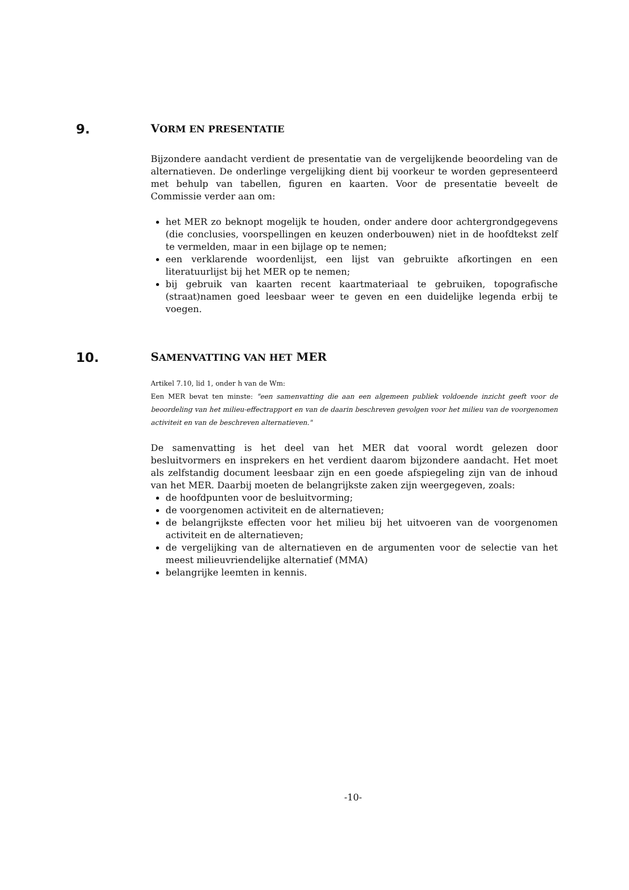9. VORM EN PRESENTATIE
Bijzondere aandacht verdient de presentatie van de vergelijkende beoordeling van de alternatieven. De onderlinge vergelijking dient bij voorkeur te worden gepresenteerd met behulp van tabellen, figuren en kaarten. Voor de presentatie beveelt de Commissie verder aan om:
het MER zo beknopt mogelijk te houden, onder andere door achtergrondgegevens (die conclusies, voorspellingen en keuzen onderbouwen) niet in de hoofdtekst zelf te vermelden, maar in een bijlage op te nemen;
een verklarende woordenlijst, een lijst van gebruikte afkortingen en een literatuurlijst bij het MER op te nemen;
bij gebruik van kaarten recent kaartmateriaal te gebruiken, topografische (straat)namen goed leesbaar weer te geven en een duidelijke legenda erbij te voegen.
10. SAMENVATTING VAN HET MER
Artikel 7.10, lid 1, onder h van de Wm:
Een MER bevat ten minste: "een samenvatting die aan een algemeen publiek voldoende inzicht geeft voor de beoordeling van het milieu-effectrapport en van de daarin beschreven gevolgen voor het milieu van de voorgenomen activiteit en van de beschreven alternatieven."
De samenvatting is het deel van het MER dat vooral wordt gelezen door besluitvormers en insprekers en het verdient daarom bijzondere aandacht. Het moet als zelfstandig document leesbaar zijn en een goede afspiegeling zijn van de inhoud van het MER. Daarbij moeten de belangrijkste zaken zijn weergegeven, zoals:
de hoofdpunten voor de besluitvorming;
de voorgenomen activiteit en de alternatieven;
de belangrijkste effecten voor het milieu bij het uitvoeren van de voorgenomen activiteit en de alternatieven;
de vergelijking van de alternatieven en de argumenten voor de selectie van het meest milieuvriendelijke alternatief (MMA)
belangrijke leemten in kennis.
-10-